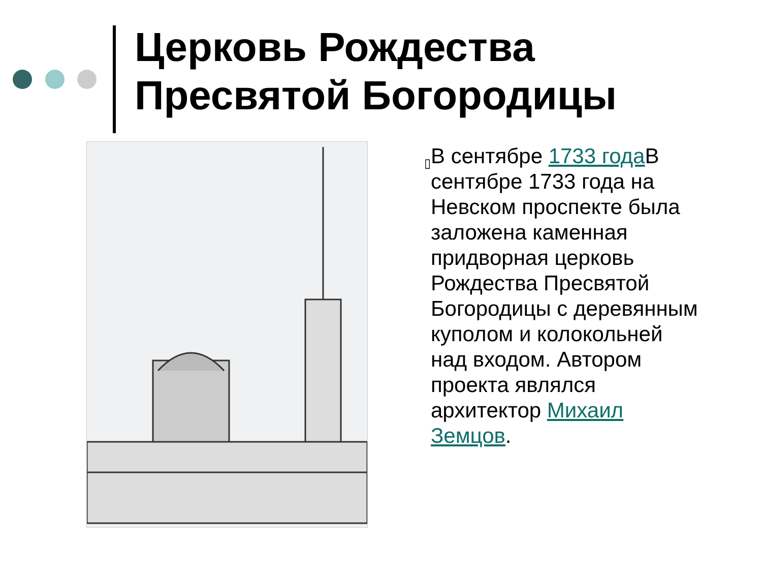Церковь Рождества
Пресвятой Богородицы
▯
В сентябре 1733 года В сентябре 1733 года на Невском проспекте была заложена каменная придворная церковь Рождества Пресвятой Богородицы с деревянным куполом и колокольней над входом. Автором проекта являлся архитектор Михаил Земцов.